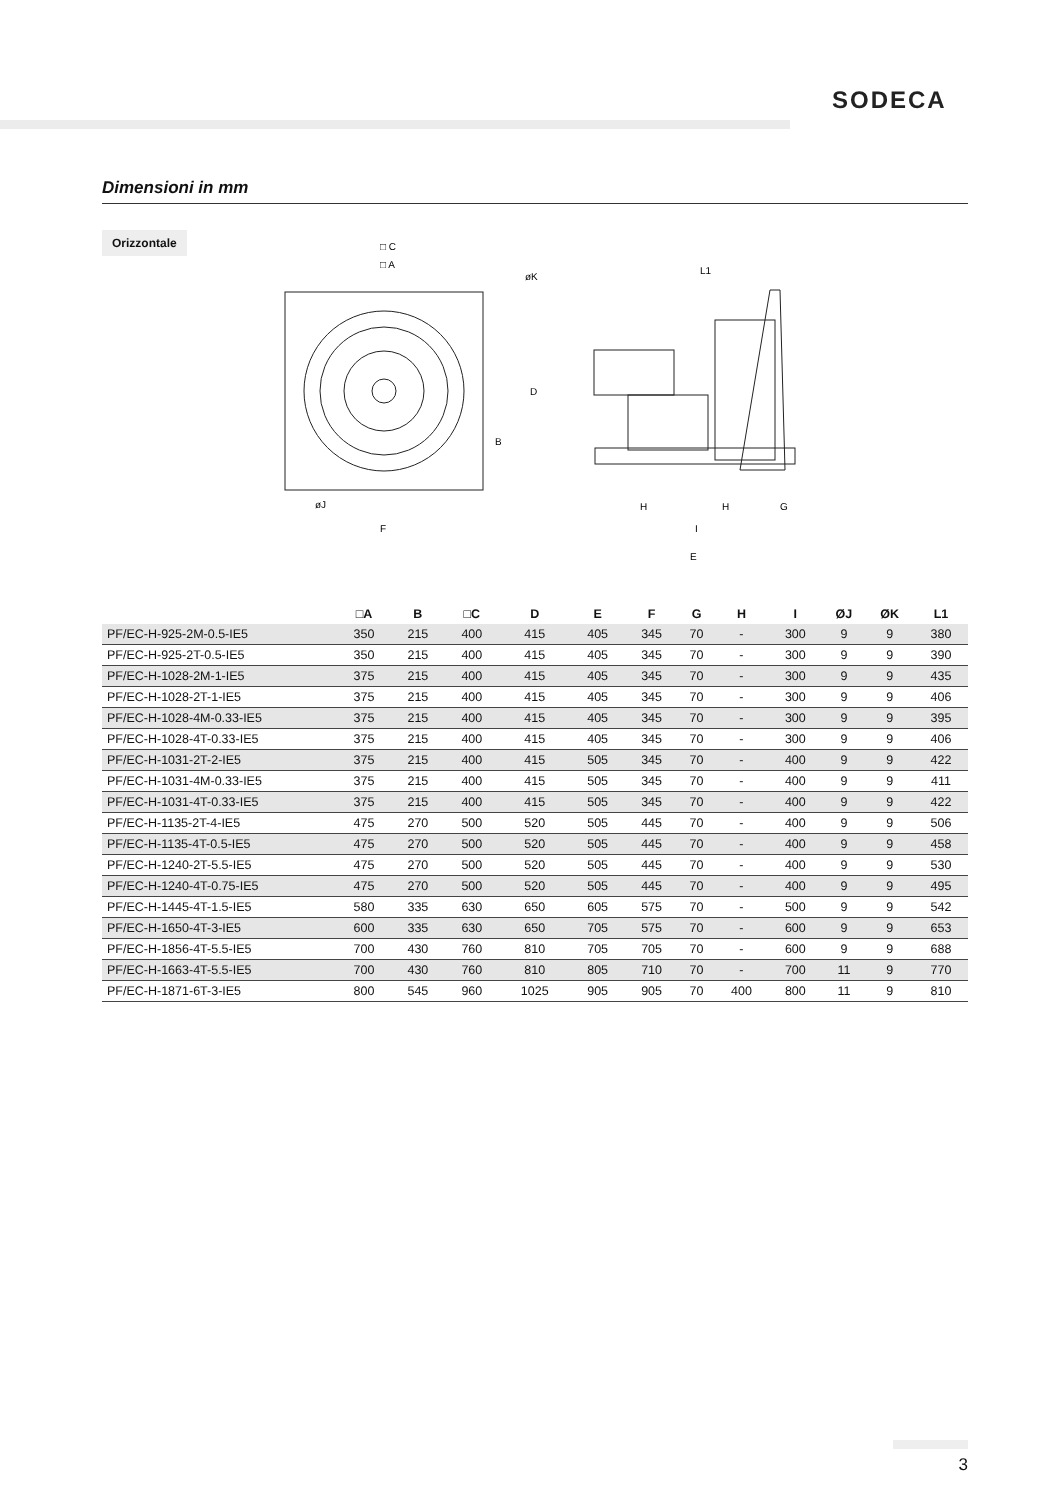SODECA
Dimensioni in mm
Orizzontale
□ C
□ A
øK
D
B
øJ
F
L1
H
H
G
I
E
| | □A | B | □C | D | E | F | G | H | I | ØJ | ØK | L1 |
| --- | --- | --- | --- | --- | --- | --- | --- | --- | --- | --- | --- | --- |
| PF/EC-H-925-2M-0.5-IE5 | 350 | 215 | 400 | 415 | 405 | 345 | 70 | - | 300 | 9 | 9 | 380 |
| PF/EC-H-925-2T-0.5-IE5 | 350 | 215 | 400 | 415 | 405 | 345 | 70 | - | 300 | 9 | 9 | 390 |
| PF/EC-H-1028-2M-1-IE5 | 375 | 215 | 400 | 415 | 405 | 345 | 70 | - | 300 | 9 | 9 | 435 |
| PF/EC-H-1028-2T-1-IE5 | 375 | 215 | 400 | 415 | 405 | 345 | 70 | - | 300 | 9 | 9 | 406 |
| PF/EC-H-1028-4M-0.33-IE5 | 375 | 215 | 400 | 415 | 405 | 345 | 70 | - | 300 | 9 | 9 | 395 |
| PF/EC-H-1028-4T-0.33-IE5 | 375 | 215 | 400 | 415 | 405 | 345 | 70 | - | 300 | 9 | 9 | 406 |
| PF/EC-H-1031-2T-2-IE5 | 375 | 215 | 400 | 415 | 505 | 345 | 70 | - | 400 | 9 | 9 | 422 |
| PF/EC-H-1031-4M-0.33-IE5 | 375 | 215 | 400 | 415 | 505 | 345 | 70 | - | 400 | 9 | 9 | 411 |
| PF/EC-H-1031-4T-0.33-IE5 | 375 | 215 | 400 | 415 | 505 | 345 | 70 | - | 400 | 9 | 9 | 422 |
| PF/EC-H-1135-2T-4-IE5 | 475 | 270 | 500 | 520 | 505 | 445 | 70 | - | 400 | 9 | 9 | 506 |
| PF/EC-H-1135-4T-0.5-IE5 | 475 | 270 | 500 | 520 | 505 | 445 | 70 | - | 400 | 9 | 9 | 458 |
| PF/EC-H-1240-2T-5.5-IE5 | 475 | 270 | 500 | 520 | 505 | 445 | 70 | - | 400 | 9 | 9 | 530 |
| PF/EC-H-1240-4T-0.75-IE5 | 475 | 270 | 500 | 520 | 505 | 445 | 70 | - | 400 | 9 | 9 | 495 |
| PF/EC-H-1445-4T-1.5-IE5 | 580 | 335 | 630 | 650 | 605 | 575 | 70 | - | 500 | 9 | 9 | 542 |
| PF/EC-H-1650-4T-3-IE5 | 600 | 335 | 630 | 650 | 705 | 575 | 70 | - | 600 | 9 | 9 | 653 |
| PF/EC-H-1856-4T-5.5-IE5 | 700 | 430 | 760 | 810 | 705 | 705 | 70 | - | 600 | 9 | 9 | 688 |
| PF/EC-H-1663-4T-5.5-IE5 | 700 | 430 | 760 | 810 | 805 | 710 | 70 | - | 700 | 11 | 9 | 770 |
| PF/EC-H-1871-6T-3-IE5 | 800 | 545 | 960 | 1025 | 905 | 905 | 70 | 400 | 800 | 11 | 9 | 810 |
3